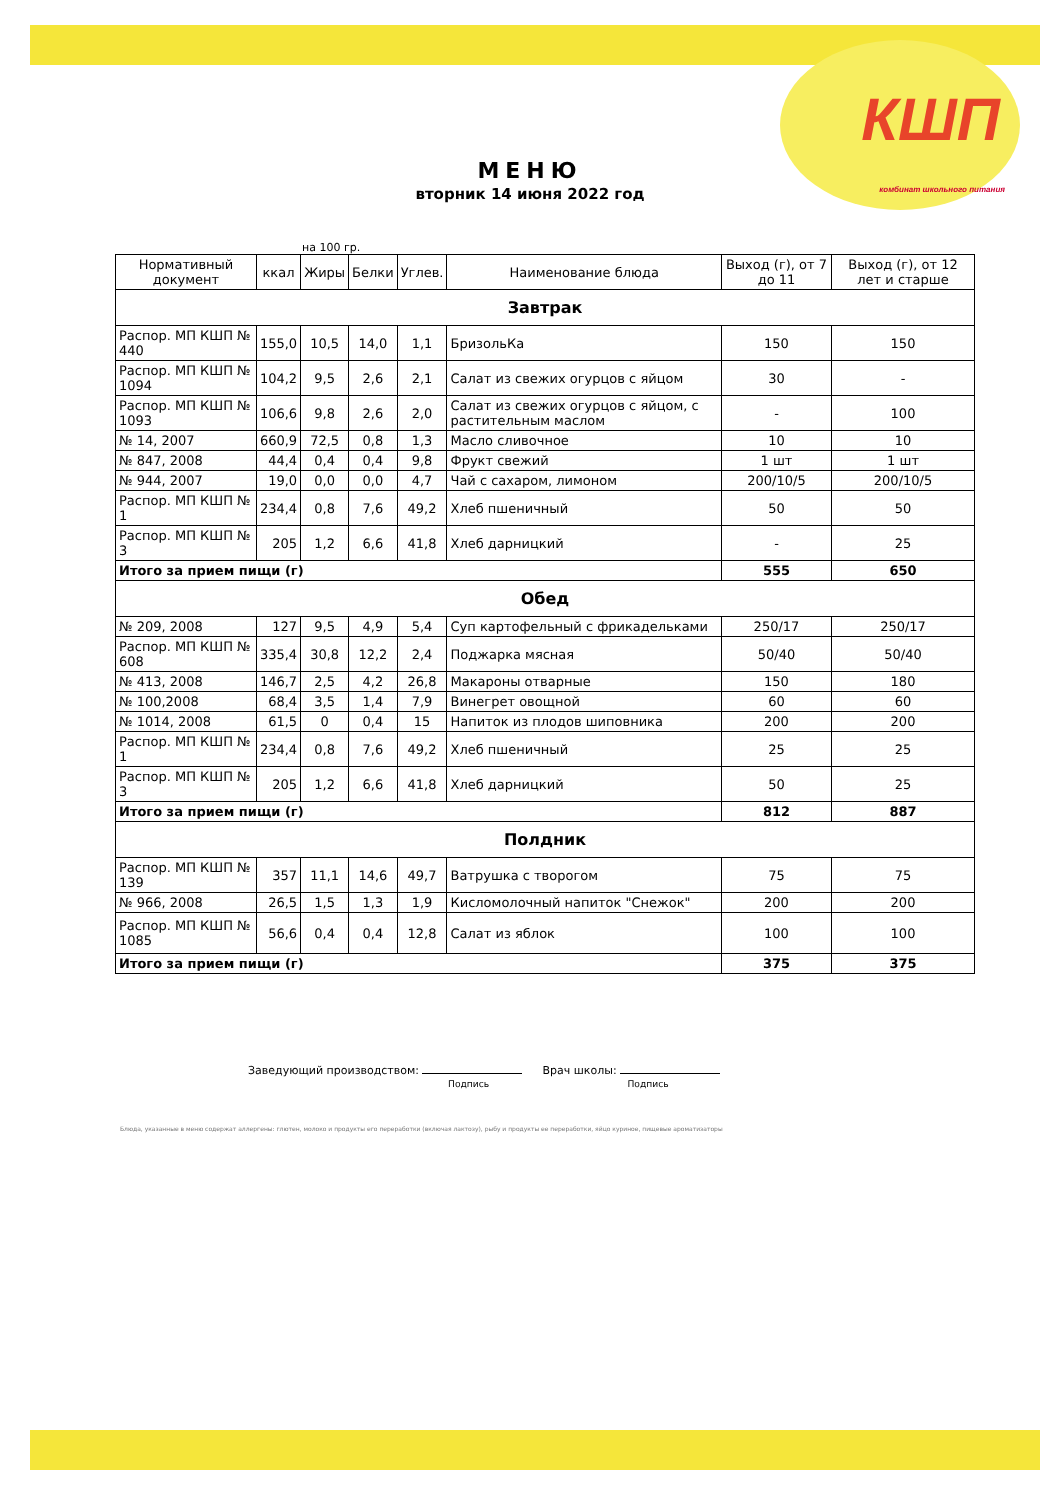КШП
комбинат школьного питания
МЕНЮ
вторник 14 июня 2022 год
на 100 гр.
| Нормативный документ | ккал | Жиры | Белки | Углев. | Наименование блюда | Выход (г), от 7 до 11 | Выход (г), от 12 лет и старше |
| --- | --- | --- | --- | --- | --- | --- | --- |
| Завтрак | | | | | | | |
| Распор. МП КШП № 440 | 155,0 | 10,5 | 14,0 | 1,1 | БризольКа | 150 | 150 |
| Распор. МП КШП № 1094 | 104,2 | 9,5 | 2,6 | 2,1 | Салат из свежих огурцов с яйцом | 30 | - |
| Распор. МП КШП № 1093 | 106,6 | 9,8 | 2,6 | 2,0 | Салат из свежих огурцов с яйцом, с растительным маслом | - | 100 |
| № 14, 2007 | 660,9 | 72,5 | 0,8 | 1,3 | Масло сливочное | 10 | 10 |
| № 847, 2008 | 44,4 | 0,4 | 0,4 | 9,8 | Фрукт свежий | 1 шт | 1 шт |
| № 944, 2007 | 19,0 | 0,0 | 0,0 | 4,7 | Чай с сахаром, лимоном | 200/10/5 | 200/10/5 |
| Распор. МП КШП № 1 | 234,4 | 0,8 | 7,6 | 49,2 | Хлеб пшеничный | 50 | 50 |
| Распор. МП КШП № 3 | 205 | 1,2 | 6,6 | 41,8 | Хлеб дарницкий | - | 25 |
| Итого за прием пищи (г) | | | | | | 555 | 650 |
| Обед | | | | | | | |
| № 209, 2008 | 127 | 9,5 | 4,9 | 5,4 | Суп картофельный с фрикадельками | 250/17 | 250/17 |
| Распор. МП КШП № 608 | 335,4 | 30,8 | 12,2 | 2,4 | Поджарка мясная | 50/40 | 50/40 |
| № 413, 2008 | 146,7 | 2,5 | 4,2 | 26,8 | Макароны отварные | 150 | 180 |
| № 100,2008 | 68,4 | 3,5 | 1,4 | 7,9 | Винегрет овощной | 60 | 60 |
| № 1014, 2008 | 61,5 | 0 | 0,4 | 15 | Напиток из плодов шиповника | 200 | 200 |
| Распор. МП КШП № 1 | 234,4 | 0,8 | 7,6 | 49,2 | Хлеб пшеничный | 25 | 25 |
| Распор. МП КШП № 3 | 205 | 1,2 | 6,6 | 41,8 | Хлеб дарницкий | 50 | 25 |
| Итого за прием пищи (г) | | | | | | 812 | 887 |
| Полдник | | | | | | | |
| Распор. МП КШП № 139 | 357 | 11,1 | 14,6 | 49,7 | Ватрушка с творогом | 75 | 75 |
| № 966, 2008 | 26,5 | 1,5 | 1,3 | 1,9 | Кисломолочный напиток "Снежок" | 200 | 200 |
| Распор. МП КШП № 1085 | 56,6 | 0,4 | 0,4 | 12,8 | Салат из яблок | 100 | 100 |
| Итого за прием пищи (г) | | | | | | 375 | 375 |
Заведующий производством:
Подпись
Врач школы:
Подпись
Блюда, указанные в меню содержат аллергены: глютен, молоко и продукты его переработки (включая лактозу), рыбу и продукты ее переработки, яйцо куриное, пищевые ароматизаторы